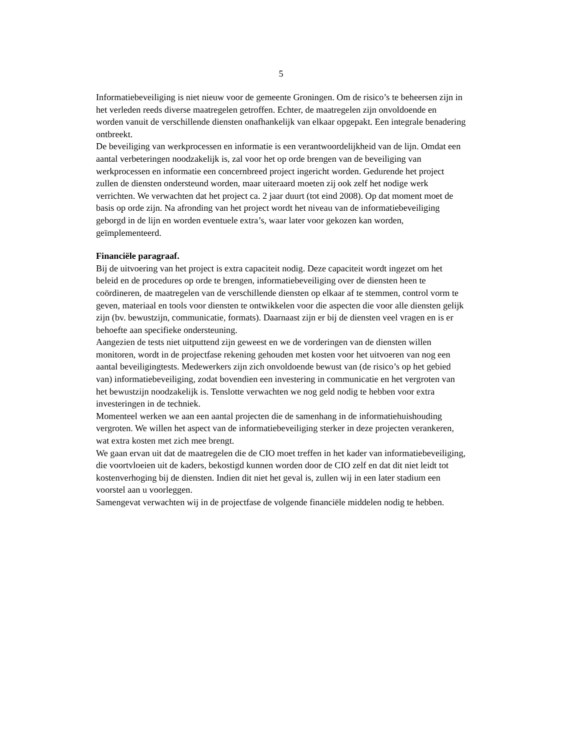5
Informatiebeveiliging is niet nieuw voor de gemeente Groningen. Om de risico’s te beheersen zijn in het verleden reeds diverse maatregelen getroffen. Echter, de maatregelen zijn onvoldoende en worden vanuit de verschillende diensten onafhankelijk van elkaar opgepakt. Een integrale benadering ontbreekt.
De beveiliging van werkprocessen en informatie is een verantwoordelijkheid van de lijn. Omdat een aantal verbeteringen noodzakelijk is, zal voor het op orde brengen van de beveiliging van werkprocessen en informatie een concernbreed project ingericht worden. Gedurende het project zullen de diensten ondersteund worden, maar uiteraard moeten zij ook zelf het nodige werk verrichten. We verwachten dat het project ca. 2 jaar duurt (tot eind 2008). Op dat moment moet de basis op orde zijn. Na afronding van het project wordt het niveau van de informatiebeveiliging geborgd in de lijn en worden eventuele extra’s, waar later voor gekozen kan worden, geïmplementeerd.
Financiële paragraaf.
Bij de uitvoering van het project is extra capaciteit nodig. Deze capaciteit wordt ingezet om het beleid en de procedures op orde te brengen, informatiebeveiliging over de diensten heen te coördineren, de maatregelen van de verschillende diensten op elkaar af te stemmen, control vorm te geven, materiaal en tools voor diensten te ontwikkelen voor die aspecten die voor alle diensten gelijk zijn (bv. bewustzijn, communicatie, formats). Daarnaast zijn er bij de diensten veel vragen en is er behoefte aan specifieke ondersteuning.
Aangezien de tests niet uitputtend zijn geweest en we de vorderingen van de diensten willen monitoren, wordt in de projectfase rekening gehouden met kosten voor het uitvoeren van nog een aantal beveiligingtests. Medewerkers zijn zich onvoldoende bewust van (de risico’s op het gebied van) informatiebeveiliging, zodat bovendien een investering in communicatie en het vergroten van het bewustzijn noodzakelijk is. Tenslotte verwachten we nog geld nodig te hebben voor extra investeringen in de techniek.
Momenteel werken we aan een aantal projecten die de samenhang in de informatiehuishouding vergroten. We willen het aspect van de informatiebeveiliging sterker in deze projecten verankeren, wat extra kosten met zich mee brengt.
We gaan ervan uit dat de maatregelen die de CIO moet treffen in het kader van informatiebeveiliging, die voortvloeien uit de kaders, bekostigd kunnen worden door de CIO zelf en dat dit niet leidt tot kostenverhoging bij de diensten. Indien dit niet het geval is, zullen wij in een later stadium een voorstel aan u voorleggen.
Samengevat verwachten wij in de projectfase de volgende financiële middelen nodig te hebben.